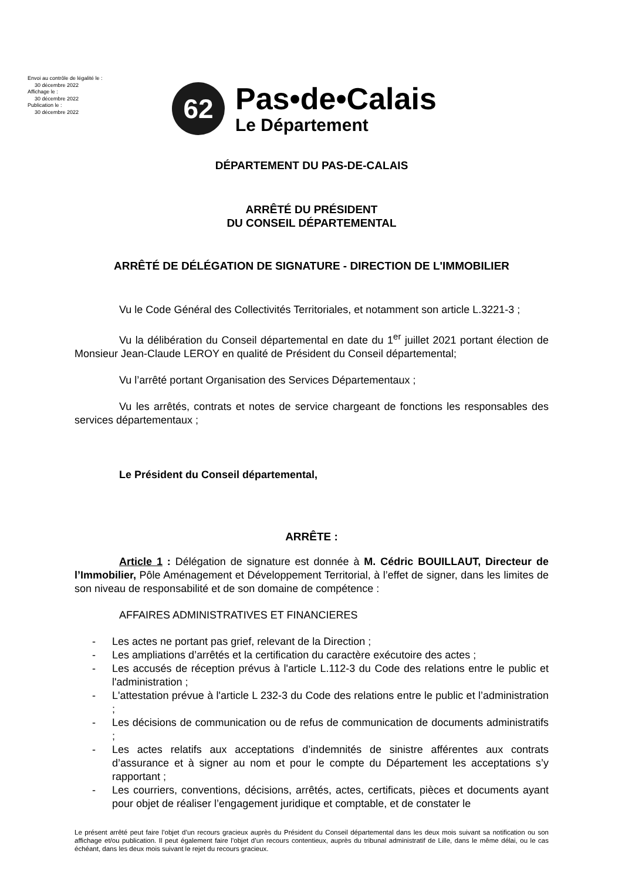Envoi au contrôle de légalité le :
30 décembre 2022
Affichage le :
30 décembre 2022
Publication le :
30 décembre 2022
62
Pas•de•Calais
Le Département
DÉPARTEMENT DU PAS-DE-CALAIS
ARRÊTÉ DU PRÉSIDENT
DU CONSEIL DÉPARTEMENTAL
ARRÊTÉ DE DÉLÉGATION DE SIGNATURE - DIRECTION DE L'IMMOBILIER
Vu le Code Général des Collectivités Territoriales, et notamment son article L.3221-3 ;
Vu la délibération du Conseil départemental en date du 1<sup>er</sup> juillet 2021 portant élection de Monsieur Jean-Claude LEROY en qualité de Président du Conseil départemental;
Vu l’arrêté portant Organisation des Services Départementaux ;
Vu les arrêtés, contrats et notes de service chargeant de fonctions les responsables des services départementaux ;
Le Président du Conseil départemental,
ARRÊTE :
Article 1 : Délégation de signature est donnée à M. Cédric BOUILLAUT, Directeur de l’Immobilier, Pôle Aménagement et Développement Territorial, à l’effet de signer, dans les limites de son niveau de responsabilité et de son domaine de compétence :
AFFAIRES ADMINISTRATIVES ET FINANCIERES
- Les actes ne portant pas grief, relevant de la Direction ;
- Les ampliations d’arrêtés et la certification du caractère exécutoire des actes ;
- Les accusés de réception prévus à l'article L.112-3 du Code des relations entre le public et l'administration ;
- L'attestation prévue à l'article L 232-3 du Code des relations entre le public et l’administration ;
- Les décisions de communication ou de refus de communication de documents administratifs ;
- Les actes relatifs aux acceptations d’indemnités de sinistre afférentes aux contrats d’assurance et à signer au nom et pour le compte du Département les acceptations s’y rapportant ;
- Les courriers, conventions, décisions, arrêtés, actes, certificats, pièces et documents ayant pour objet de réaliser l’engagement juridique et comptable, et de constater le
Le présent arrêté peut faire l’objet d’un recours gracieux auprès du Président du Conseil départemental dans les deux mois suivant sa notification ou son affichage et/ou publication. Il peut également faire l’objet d’un recours contentieux, auprès du tribunal administratif de Lille, dans le même délai, ou le cas échéant, dans les deux mois suivant le rejet du recours gracieux.